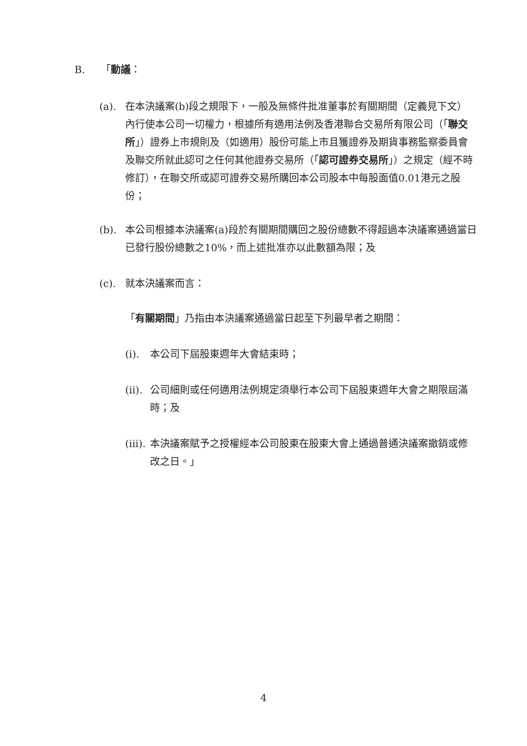B. 「動議：
(a). 在本決議案(b)段之規限下，一般及無條件批准董事於有關期間（定義見下文）內行使本公司一切權力，根據所有適用法例及香港聯合交易所有限公司（「聯交所」）證券上市規則及（如適用）股份可能上市且獲證券及期貨事務監察委員會及聯交所就此認可之任何其他證券交易所（「認可證券交易所」）之規定（經不時修訂），在聯交所或認可證券交易所購回本公司股本中每股面值0.01港元之股份；
(b). 本公司根據本決議案(a)段於有關期間購回之股份總數不得超過本決議案通過當日已發行股份總數之10%，而上述批准亦以此數額為限；及
(c). 就本決議案而言：
「有關期間」乃指由本決議案通過當日起至下列最早者之期間：
(i). 本公司下屆股東週年大會結束時；
(ii).
公司細則或任何適用法例規定須舉行本公司下屆股東週年大會之期限屆滿時；及
(iii).
本決議案賦予之授權經本公司股東在股東大會上通過普通決議案撤銷或修改之日。」
4